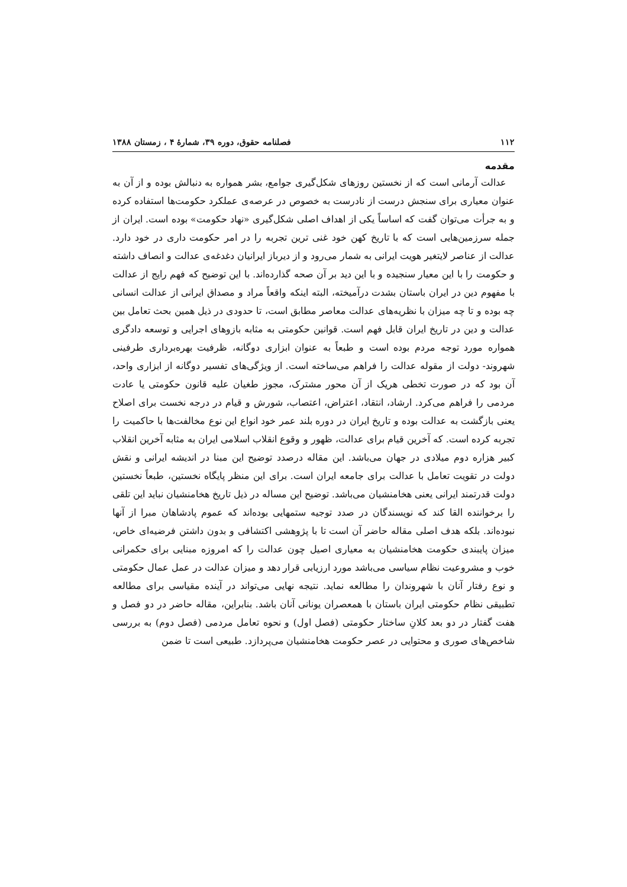۱۱۲ فصلنامه حقوق، دوره ۳۹، شمارهٔ ۴ ، زمستان ۱۳۸۸
مقدمه
عدالت آرمانی است که از نخستین روزهای شکل‌گیری جوامع، بشر همواره به دنبالش بوده و از آن به عنوان معیاری برای سنجش درست از نادرست به خصوص در عرصه‌ی عملکرد حکومت‌ها استفاده کرده و به جرأت می‌توان گفت که اساساً یکی از اهداف اصلی شکل‌گیری «نهاد حکومت» بوده است. ایران از جمله سرزمین‌هایی است که با تاریخ کهن خود غنی ترین تجربه را در امر حکومت داری در خود دارد. عدالت از عناصر لایتغیر هویت ایرانی به شمار می‌رود و از دیرباز ایرانیان دغدغه‌ی عدالت و انصاف داشته و حکومت را با این معیار سنجیده و با این دید بر آن صحه گذارده‌اند. با این توضیح که فهم رایج از عدالت با مفهوم دین در ایران باستان بشدت درآمیخته، البته اینکه واقعاً مراد و مصداق ایرانی از عدالت انسانی چه بوده و تا چه میزان با نظریه‌های عدالت معاصر مطابق است، تا حدودی در ذیل همین بحث تعامل بین عدالت و دین در تاریخ ایران قابل فهم است. قوانین حکومتی به مثابه بازوهای اجرایی و توسعه دادگری همواره مورد توجه مردم بوده است و طبعاً به عنوان ابزاری دوگانه، ظرفیت بهره‌برداری طرفینی شهروند- دولت از مقوله عدالت را فراهم می‌ساخته است. از ویژگی‌های تفسیر دوگانه از ابزاری واحد، آن بود که در صورت تخطی هریک از آن محور مشترک، مجوز طغیان علیه قانون حکومتی یا عادت مردمی را فراهم می‌کرد. ارشاد، انتقاد، اعتراض، اعتصاب، شورش و قیام در درجه نخست برای اصلاح یعنی بازگشت به عدالت بوده و تاریخ ایران در دوره بلند عمر خود انواع این نوع مخالفت‌ها با حاکمیت را تجربه کرده است. که آخرین قیام برای عدالت، ظهور و وقوع انقلاب اسلامی ایران به مثابه آخرین انقلاب کبیر هزاره دوم میلادی در جهان می‌باشد. این مقاله درصدد توضیح این مبنا در اندیشه ایرانی و نقش دولت در تقویت تعامل با عدالت برای جامعه ایران است. برای این منظر پایگاه نخستین، طبعاً نخستین دولت قدرتمند ایرانی یعنی هخامنشیان می‌باشد. توضیح این مساله در ذیل تاریخ هخامنشیان نباید این تلقی را برخواننده القا کند که نویسندگان در صدد توجیه ستمهایی بوده‌اند که عموم پادشاهان مبرا از آنها نبوده‌اند. بلکه هدف اصلی مقاله حاضر آن است تا با پژوهشی اکتشافی و بدون داشتن فرضیه‌ای خاص، میزان پایبندی حکومت هخامنشیان به معیاری اصیل چون عدالت را که امروزه مبنایی برای حکمرانی خوب و مشروعیت نظام سیاسی می‌باشد مورد ارزیابی قرار دهد و میزان عدالت در عمل عمال حکومتی و نوع رفتار آنان با شهروندان را مطالعه نماید. نتیجه نهایی می‌تواند در آینده مقیاسی برای مطالعه تطبیقی نظام حکومتی ایران باستان با همعصران یونانی آنان باشد. بنابراین، مقاله حاضر در دو فصل و هفت گفتار در دو بعد کلانِ ساختار حکومتی (فصل اول) و نحوه تعامل مردمی (فصل دوم) به بررسی شاخص‌های صوری و محتوایی در عصر حکومت هخامنشیان می‌پردازد. طبیعی است تا ضمن